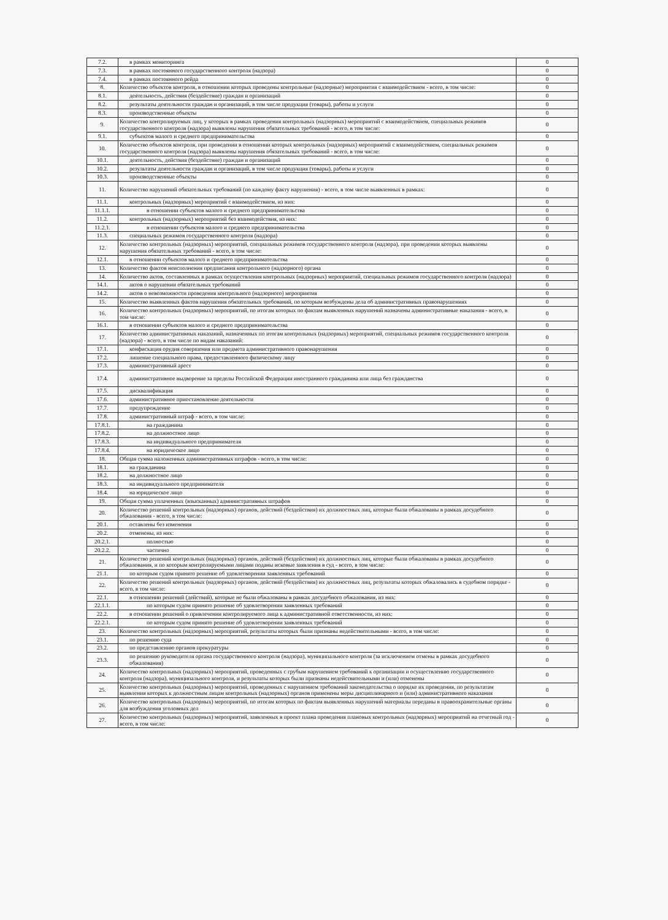| 7.2. | в рамках мониторинга | 0 |
| 7.3. | в рамках постоянного государственного контроля (надзора) | 0 |
| 7.4. | в рамках постоянного рейда | 0 |
| 8. | Количество объектов контроля, в отношении которых проведены контрольные (надзорные) мероприятия с взаимодействием - всего, в том числе: | 0 |
| 8.1. | деятельность, действия (бездействие) граждан и организаций | 0 |
| 8.2. | результаты деятельности граждан и организаций, в том числе продукция (товары), работы и услуги | 0 |
| 8.3. | производственные объекты | 0 |
| 9. | Количество контролируемых лиц, у которых в рамках проведения контрольных (надзорных) мероприятий с взаимодействием, специальных режимов государственного контроля (надзора) выявлены нарушения обязательных требований - всего, в том числе: | 0 |
| 9.1. | субъектов малого и среднего предпринимательства | 0 |
| 10. | Количество объектов контроля, при проведении в отношении которых контрольных (надзорных) мероприятий с взаимодействием, специальных режимов государственного контроля (надзора) выявлены нарушения обязательных требований - всего, в том числе: | 0 |
| 10.1. | деятельность, действия (бездействие) граждан и организаций | 0 |
| 10.2. | результаты деятельности граждан и организаций, в том числе продукция (товары), работы и услуги | 0 |
| 10.3. | производственные объекты | 0 |
| 11. | Количество нарушений обязательных требований (по каждому факту нарушения) - всего, в том числе выявленных в рамках: | 0 |
| 11.1. | контрольных (надзорных) мероприятий с взаимодействием, из них: | 0 |
| 11.1.1. | в отношении субъектов малого и среднего предпринимательства | 0 |
| 11.2. | контрольных (надзорных) мероприятий без взаимодействия, из них: | 0 |
| 11.2.1. | в отношении субъектов малого и среднего предпринимательства | 0 |
| 11.3. | специальных режимов государственного контроля (надзора) | 0 |
| 12. | Количество контрольных (надзорных) мероприятий, специальных режимов государственного контроля (надзора), при проведении которых выявлены нарушения обязательных требований - всего, в том числе: | 0 |
| 12.1. | в отношении субъектов малого и среднего предпринимательства | 0 |
| 13. | Количество фактов неисполнения предписания контрольного (надзорного) органа | 0 |
| 14. | Количество актов, составленных в рамках осуществления контрольных (надзорных) мероприятий, специальных режимов государственного контроля (надзора) | 0 |
| 14.1. | актов о нарушении обязательных требований | 0 |
| 14.2. | актов о невозможности проведения контрольного (надзорного) мероприятия | 0 |
| 15. | Количество выявленных фактов нарушения обязательных требований, по которым возбуждены дела об административных правонарушениях | 0 |
| 16. | Количество контрольных (надзорных) мероприятий, по итогам которых по фактам выявленных нарушений назначены административные наказания - всего, в том числе: | 0 |
| 16.1. | в отношении субъектов малого и среднего предпринимательства | 0 |
| 17. | Количество административных наказаний, назначенных по итогам контрольных (надзорных) мероприятий, специальных режимов государственного контроля (надзора) - всего, в том числе по видам наказаний: | 0 |
| 17.1. | конфискация орудия совершения или предмета административного правонарушения | 0 |
| 17.2. | лишение специального права, предоставленного физическому лицу | 0 |
| 17.3. | административный арест | 0 |
| 17.4. | административное выдворение за пределы Российской Федерации иностранного гражданина или лица без гражданства | 0 |
| 17.5. | дисквалификация | 0 |
| 17.6. | административное приостановление деятельности | 0 |
| 17.7. | предупреждение | 0 |
| 17.8. | административный штраф - всего, в том числе: | 0 |
| 17.8.1. | на гражданина | 0 |
| 17.8.2. | на должностное лицо | 0 |
| 17.8.3. | на индивидуального предпринимателя | 0 |
| 17.8.4. | на юридическое лицо | 0 |
| 18. | Общая сумма наложенных административных штрафов - всего, в том числе: | 0 |
| 18.1. | на гражданина | 0 |
| 18.2. | на должностное лицо | 0 |
| 18.3. | на индивидуального предпринимателя | 0 |
| 18.4. | на юридическое лицо | 0 |
| 19. | Общая сумма уплаченных (взысканных) административных штрафов | 0 |
| 20. | Количество решений контрольных (надзорных) органов, действий (бездействия) их должностных лиц, которые были обжалованы в рамках досудебного обжалования - всего, в том числе: | 0 |
| 20.1. | оставлены без изменения | 0 |
| 20.2. | отменены, из них: | 0 |
| 20.2.1. | полностью | 0 |
| 20.2.2. | частично | 0 |
| 21. | Количество решений контрольных (надзорных) органов, действий (бездействия) их должностных лиц, которые были обжалованы в рамках досудебного обжалования, и по которым контролируемыми лицами поданы исковые заявления в суд - всего, в том числе: | 0 |
| 21.1. | по которым судом принято решение об удовлетворении заявленных требований | 0 |
| 22. | Количество решений контрольных (надзорных) органов, действий (бездействия) их должностных лиц, результаты которых обжаловались в судебном порядке - всего, в том числе: | 0 |
| 22.1. | в отношении решений (действий), которые не были обжалованы в рамках досудебного обжалования, из них: | 0 |
| 22.1.1. | по которым судом принято решение об удовлетворении заявленных требований | 0 |
| 22.2. | в отношении решений о привлечении контролируемого лица к административной ответственности, из них: | 0 |
| 22.2.1. | по которым судом принято решение об удовлетворении заявленных требований | 0 |
| 23. | Количество контрольных (надзорных) мероприятий, результаты которых были признаны недействительными - всего, в том числе: | 0 |
| 23.1. | по решению суда | 0 |
| 23.2. | по представлению органов прокуратуры | 0 |
| 23.3. | по решению руководителя органа государственного контроля (надзора), муниципального контроля (за исключением отмены в рамках досудебного обжалования) | 0 |
| 24. | Количество контрольных (надзорных) мероприятий, проведенных с грубым нарушением требований к организации и осуществлению государственного контроля (надзора), муниципального контроля, и результаты которых были признаны недействительными и (или) отменены | 0 |
| 25. | Количество контрольных (надзорных) мероприятий, проведенных с нарушением требований законодательства о порядке их проведения, по результатам выявления которых к должностным лицам контрольных (надзорных) органов применены меры дисциплинарного и (или) административного наказания | 0 |
| 26. | Количество контрольных (надзорных) мероприятий, по итогам которых по фактам выявленных нарушений материалы переданы в правоохранительные органы для возбуждения уголовных дел | 0 |
| 27. | Количество контрольных (надзорных) мероприятий, заявленных в проект плана проведения плановых контрольных (надзорных) мероприятий на отчетный год - всего, в том числе: | 0 |